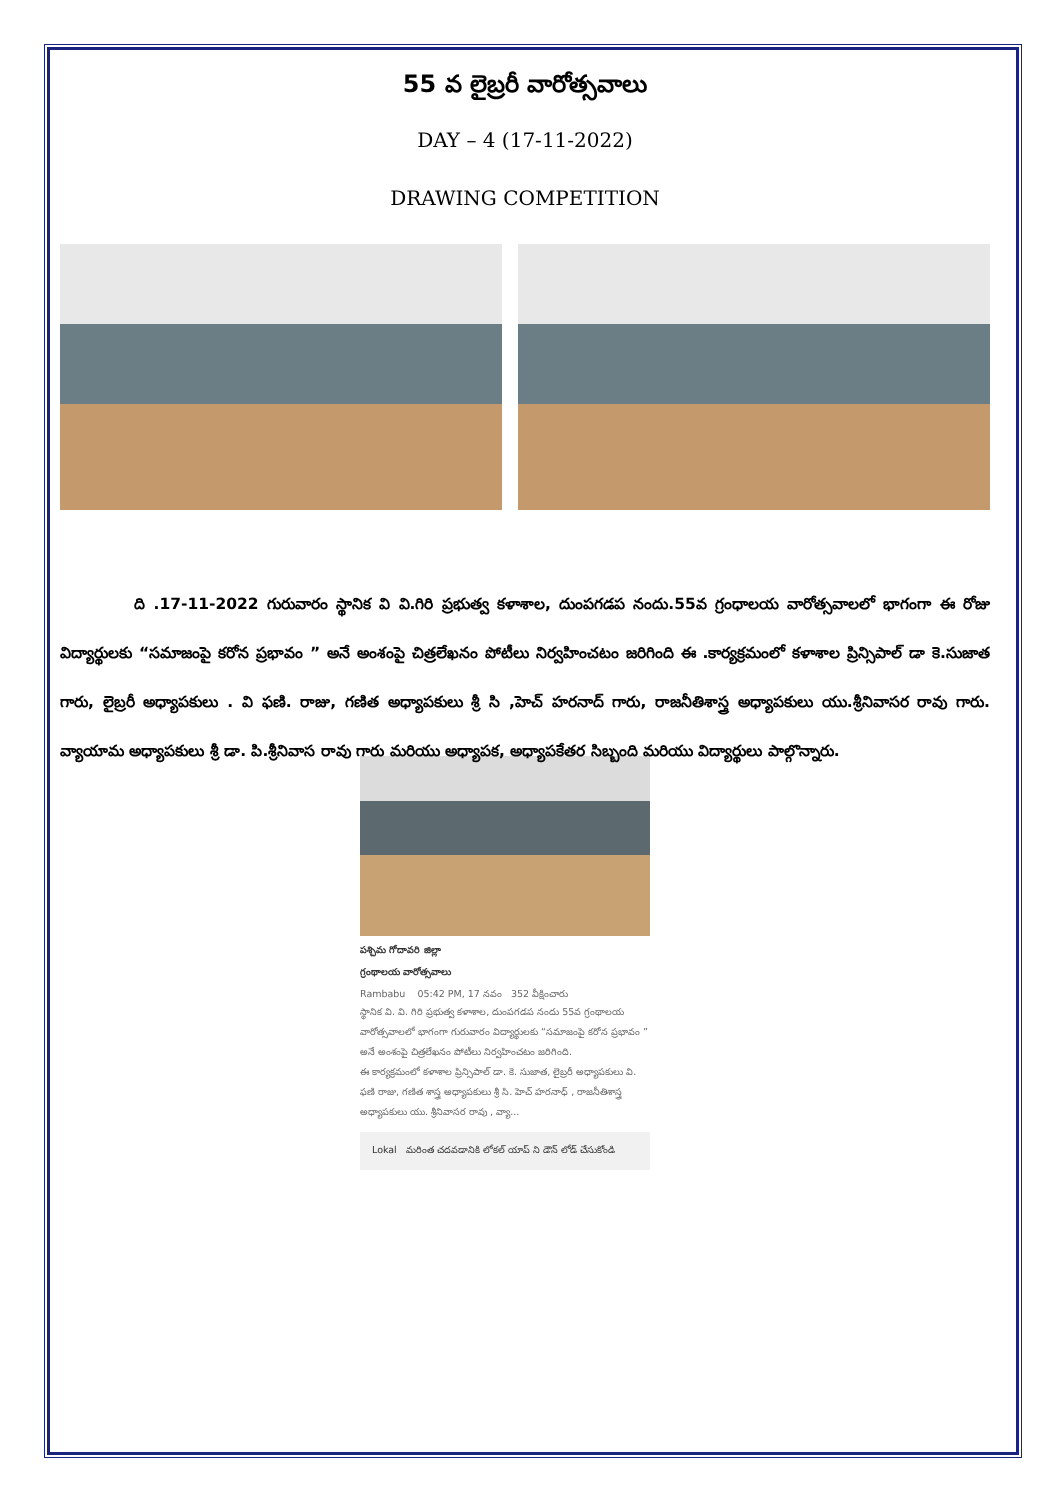55 వ లైబ్రరీ వారోత్సవాలు
DAY – 4 (17-11-2022)
DRAWING COMPETITION
ది .17-11-2022 గురువారం స్థానిక వి వి.గిరి ప్రభుత్వ కళాశాల, దుంపగడప నందు.55వ గ్రంధాలయ వారోత్సవాలలో భాగంగా ఈ రోజు విద్యార్థులకు “సమాజంపై కరోన ప్రభావం ” అనే అంశంపై చిత్రలేఖనం పోటీలు నిర్వహించటం జరిగింది ఈ .కార్యక్రమంలో కళాశాల ప్రిన్సిపాల్ డా కె.సుజాత గారు, లైబ్రరీ అధ్యాపకులు . వి ఫణి. రాజు, గణిత అధ్యాపకులు శ్రీ సి ,హెచ్ హరనాద్ గారు, రాజనీతిశాస్త్ర అధ్యాపకులు యు.శ్రీనివాసర రావు గారు. వ్యాయామ అధ్యాపకులు శ్రీ డా. పి.శ్రీనివాస రావు గారు మరియు అధ్యాపక, అధ్యాపకేతర సిబ్బంది మరియు విద్యార్థులు పాల్గొన్నారు.
పశ్చిమ గోదావరి జిల్లా
గ్రంథాలయ వారోత్సవాలు
Rambabu 05:42 PM, 17 నవం 352 వీక్షించారు
స్థానిక వి. వి. గిరి ప్రభుత్వ కళాశాల, దుంపగడప నందు 55వ గ్రంథాలయ వారోత్సవాలలో భాగంగా గురువారం విద్యార్థులకు “సమాజంపై కరోన ప్రభావం ” అనే అంశంపై చిత్రలేఖనం పోటీలు నిర్వహించటం జరిగింది.
ఈ కార్యక్రమంలో కళాశాల ప్రిన్సిపాల్ డా. కె. సుజాత, లైబ్రరీ అధ్యాపకులు వి. ఫణి రాజు, గణిత శాస్త్ర అధ్యాపకులు శ్రీ సి. హెచ్ హరనాధ్ , రాజనీతిశాస్త్ర అధ్యాపకులు యు. శ్రీనివాసర రావు , వ్యా...
Lokal మరింత చదవడానికి లోకల్ యాప్ ని డౌన్ లోడ్ చేసుకోండి